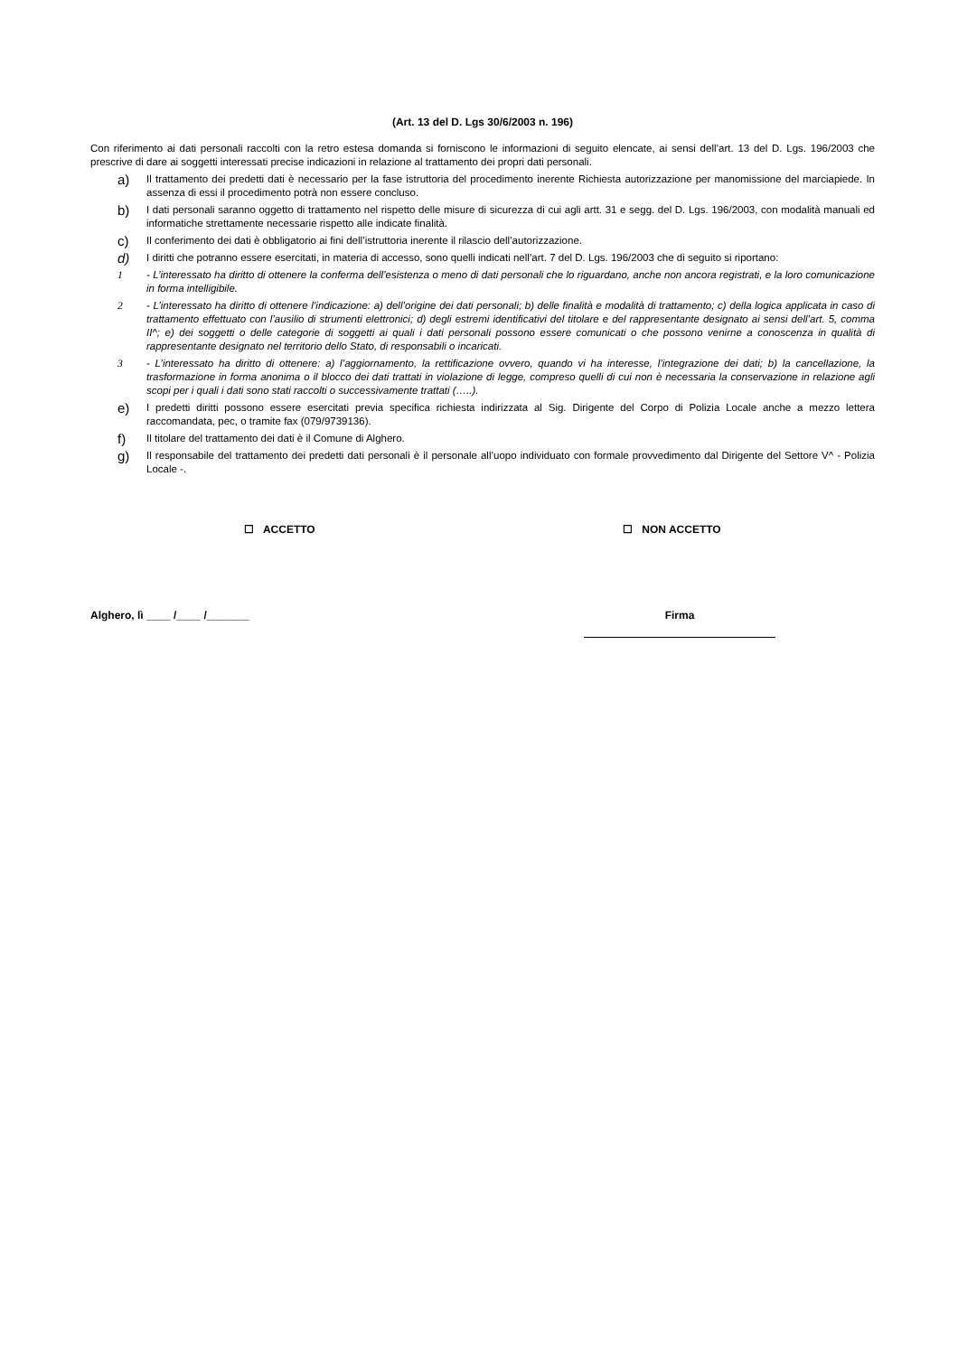(Art. 13 del D. Lgs 30/6/2003 n. 196)
Con riferimento ai dati personali raccolti con la retro estesa domanda si forniscono le informazioni di seguito elencate, ai sensi dell’art. 13 del D. Lgs. 196/2003 che prescrive di dare ai soggetti interessati precise indicazioni in relazione al trattamento dei propri dati personali.
a)
Il trattamento dei predetti dati è necessario per la fase istruttoria del procedimento inerente Richiesta autorizzazione per manomissione del marciapiede. In assenza di essi il procedimento potrà non essere concluso.
b)
I dati personali saranno oggetto di trattamento nel rispetto delle misure di sicurezza di cui agli artt. 31 e segg. del D. Lgs. 196/2003, con modalità manuali ed informatiche strettamente necessarie rispetto alle indicate finalità.
c)
Il conferimento dei dati è obbligatorio ai fini dell’istruttoria inerente il rilascio dell’autorizzazione.
d)
I diritti che potranno essere esercitati, in materia di accesso, sono quelli indicati nell’art. 7 del D. Lgs. 196/2003 che di seguito si riportano:
1 - L’interessato ha diritto di ottenere la conferma dell’esistenza o meno di dati personali che lo riguardano, anche non ancora registrati, e la loro comunicazione in forma intelligibile.
2 - L’interessato ha diritto di ottenere l’indicazione: a) dell’origine dei dati personali; b) delle finalità e modalità di trattamento; c) della logica applicata in caso di trattamento effettuato con l’ausilio di strumenti elettronici; d) degli estremi identificativi del titolare e del rappresentante designato ai sensi dell’art. 5, comma II^; e) dei soggetti o delle categorie di soggetti ai quali i dati personali possono essere comunicati o che possono venirne a conoscenza in qualità di rappresentante designato nel territorio dello Stato, di responsabili o incaricati.
3 - L’interessato ha diritto di ottenere: a) l’aggiornamento, la rettificazione ovvero, quando vi ha interesse, l’integrazione dei dati; b) la cancellazione, la trasformazione in forma anonima o il blocco dei dati trattati in violazione di legge, compreso quelli di cui non è necessaria la conservazione in relazione agli scopi per i quali i dati sono stati raccolti o successivamente trattati (…..).
e)
I predetti diritti possono essere esercitati previa specifica richiesta indirizzata al Sig. Dirigente del Corpo di Polizia Locale anche a mezzo lettera raccomandata, pec, o tramite fax (079/9739136).
f)
Il titolare del trattamento dei dati è il Comune di Alghero.
g)
Il responsabile del trattamento dei predetti dati personali è il personale all’uopo individuato con formale provvedimento dal Dirigente del Settore V^ - Polizia Locale -.
☐ ACCETTO ☐ NON ACCETTO
Alghero, lì ____ /____ /_______ Firma